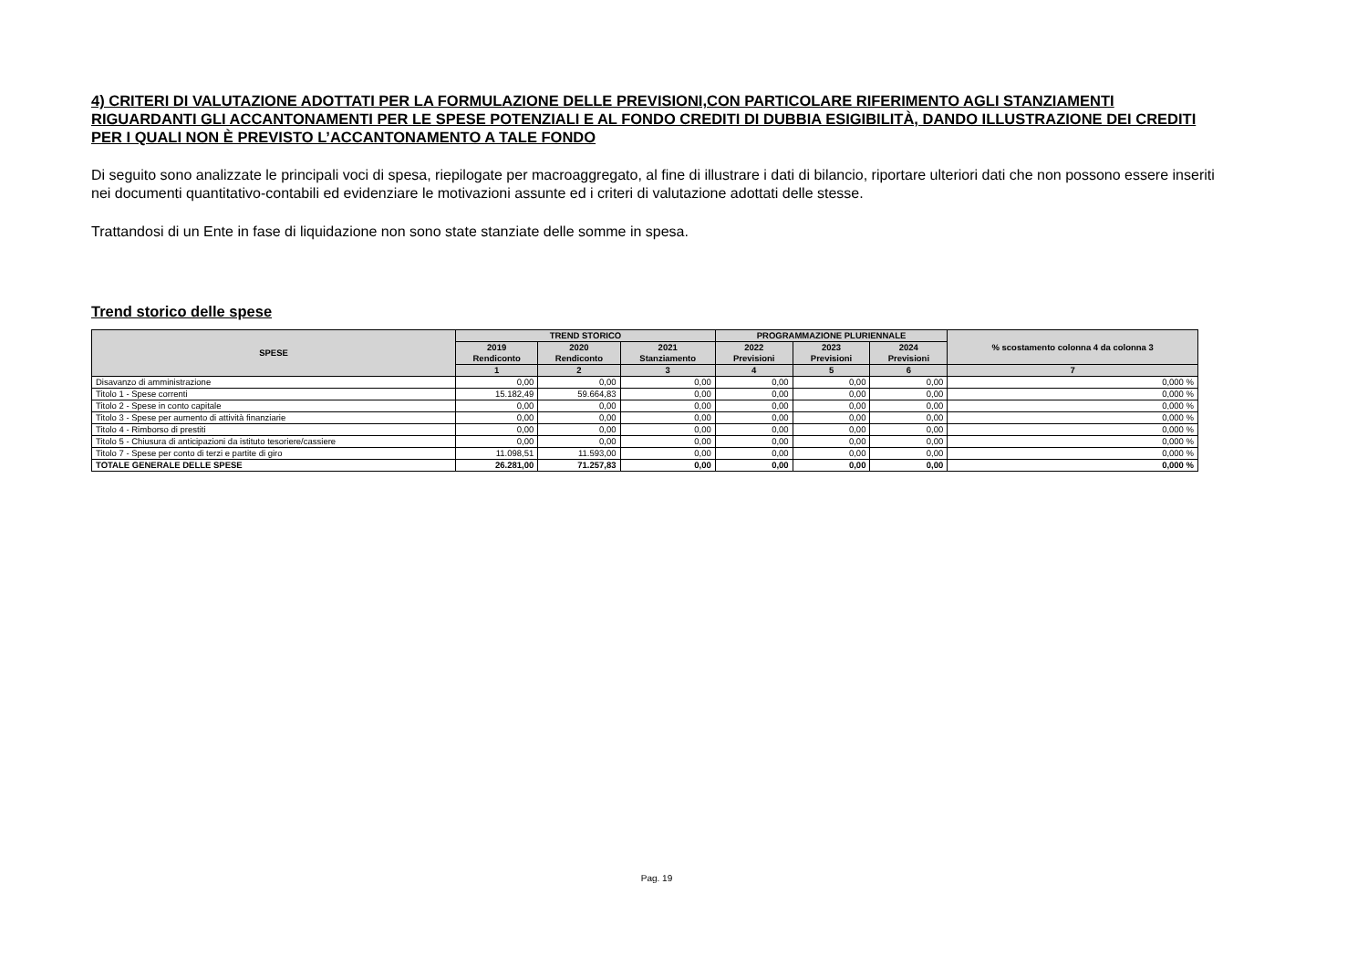4) CRITERI DI VALUTAZIONE ADOTTATI PER LA FORMULAZIONE DELLE PREVISIONI,CON PARTICOLARE RIFERIMENTO AGLI STANZIAMENTI RIGUARDANTI GLI ACCANTONAMENTI PER LE SPESE POTENZIALI E AL FONDO CREDITI DI DUBBIA ESIGIBILITÀ, DANDO ILLUSTRAZIONE DEI CREDITI PER I QUALI NON È PREVISTO L’ACCANTONAMENTO A TALE FONDO
Di seguito sono analizzate le principali voci di spesa, riepilogate per macroaggregato, al fine di illustrare i dati di bilancio, riportare ulteriori dati che non possono essere inseriti nei documenti quantitativo-contabili ed evidenziare le motivazioni assunte ed i criteri di valutazione adottati delle stesse.
Trattandosi di un Ente in fase di liquidazione non sono state stanziate delle somme in spesa.
Trend storico delle spese
| SPESE | TREND STORICO | | | PROGRAMMAZIONE PLURIENNALE | | | % scostamento colonna 4 da colonna 3 |
| --- | --- | --- | --- | --- | --- | --- | --- |
| | 2019 Rendiconto | 2020 Rendiconto | 2021 Stanziamento | 2022 Previsioni | 2023 Previsioni | 2024 Previsioni | |
| | 1 | 2 | 3 | 4 | 5 | 6 | 7 |
| Disavanzo di amministrazione | 0,00 | 0,00 | 0,00 | 0,00 | 0,00 | 0,00 | 0,000 % |
| Titolo 1 - Spese correnti | 15.182,49 | 59.664,83 | 0,00 | 0,00 | 0,00 | 0,00 | 0,000 % |
| Titolo 2 - Spese in conto capitale | 0,00 | 0,00 | 0,00 | 0,00 | 0,00 | 0,00 | 0,000 % |
| Titolo 3 - Spese per aumento di attività finanziarie | 0,00 | 0,00 | 0,00 | 0,00 | 0,00 | 0,00 | 0,000 % |
| Titolo 4 - Rimborso di prestiti | 0,00 | 0,00 | 0,00 | 0,00 | 0,00 | 0,00 | 0,000 % |
| Titolo 5 - Chiusura di anticipazioni da istituto tesoriere/cassiere | 0,00 | 0,00 | 0,00 | 0,00 | 0,00 | 0,00 | 0,000 % |
| Titolo 7 - Spese per conto di terzi e partite di giro | 11.098,51 | 11.593,00 | 0,00 | 0,00 | 0,00 | 0,00 | 0,000 % |
| TOTALE GENERALE DELLE SPESE | 26.281,00 | 71.257,83 | 0,00 | 0,00 | 0,00 | 0,00 | 0,000 % |
Pag. 19